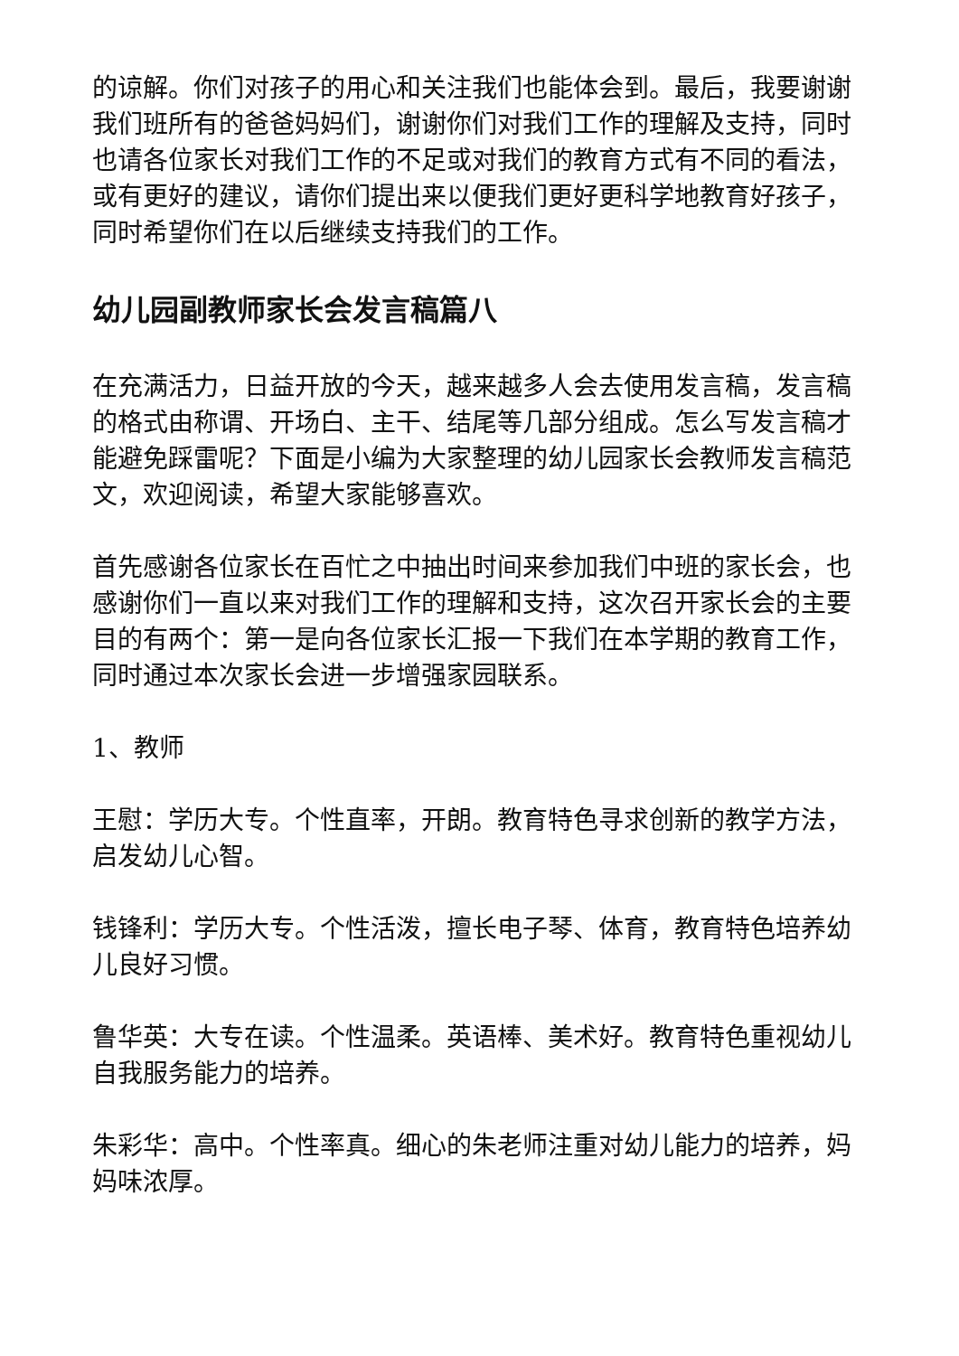的谅解。你们对孩子的用心和关注我们也能体会到。最后，我要谢谢我们班所有的爸爸妈妈们，谢谢你们对我们工作的理解及支持，同时也请各位家长对我们工作的不足或对我们的教育方式有不同的看法，或有更好的建议，请你们提出来以便我们更好更科学地教育好孩子，同时希望你们在以后继续支持我们的工作。
幼儿园副教师家长会发言稿篇八
在充满活力，日益开放的今天，越来越多人会去使用发言稿，发言稿的格式由称谓、开场白、主干、结尾等几部分组成。怎么写发言稿才能避免踩雷呢？下面是小编为大家整理的幼儿园家长会教师发言稿范文，欢迎阅读，希望大家能够喜欢。
首先感谢各位家长在百忙之中抽出时间来参加我们中班的家长会，也感谢你们一直以来对我们工作的理解和支持，这次召开家长会的主要目的有两个：第一是向各位家长汇报一下我们在本学期的教育工作，同时通过本次家长会进一步增强家园联系。
1、教师
王慰：学历大专。个性直率，开朗。教育特色寻求创新的教学方法，启发幼儿心智。
钱锋利：学历大专。个性活泼，擅长电子琴、体育，教育特色培养幼儿良好习惯。
鲁华英：大专在读。个性温柔。英语棒、美术好。教育特色重视幼儿自我服务能力的培养。
朱彩华：高中。个性率真。细心的朱老师注重对幼儿能力的培养，妈妈味浓厚。